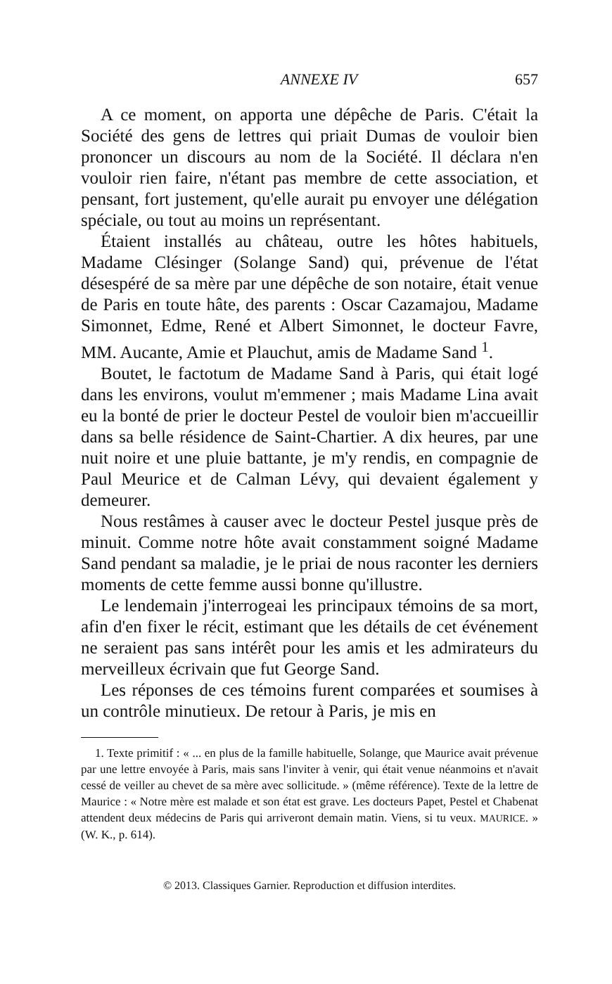ANNEXE IV 657
A ce moment, on apporta une dépêche de Paris. C'était la Société des gens de lettres qui priait Dumas de vouloir bien prononcer un discours au nom de la Société. Il déclara n'en vouloir rien faire, n'étant pas membre de cette association, et pensant, fort justement, qu'elle aurait pu envoyer une délégation spéciale, ou tout au moins un représentant.
Étaient installés au château, outre les hôtes habituels, Madame Clésinger (Solange Sand) qui, prévenue de l'état désespéré de sa mère par une dépêche de son notaire, était venue de Paris en toute hâte, des parents : Oscar Cazamajou, Madame Simonnet, Edme, René et Albert Simonnet, le docteur Favre, MM. Aucante, Amie et Plauchut, amis de Madame Sand <sup>1</sup>.
Boutet, le factotum de Madame Sand à Paris, qui était logé dans les environs, voulut m'emmener ; mais Madame Lina avait eu la bonté de prier le docteur Pestel de vouloir bien m'accueillir dans sa belle résidence de Saint-Chartier. A dix heures, par une nuit noire et une pluie battante, je m'y rendis, en compagnie de Paul Meurice et de Calman Lévy, qui devaient également y demeurer.
Nous restâmes à causer avec le docteur Pestel jusque près de minuit. Comme notre hôte avait constamment soigné Madame Sand pendant sa maladie, je le priai de nous raconter les derniers moments de cette femme aussi bonne qu'illustre.
Le lendemain j'interrogeai les principaux témoins de sa mort, afin d'en fixer le récit, estimant que les détails de cet événement ne seraient pas sans intérêt pour les amis et les admirateurs du merveilleux écrivain que fut George Sand.
Les réponses de ces témoins furent comparées et soumises à un contrôle minutieux. De retour à Paris, je mis en
1. Texte primitif : « ... en plus de la famille habituelle, Solange, que Maurice avait prévenue par une lettre envoyée à Paris, mais sans l'inviter à venir, qui était venue néanmoins et n'avait cessé de veiller au chevet de sa mère avec sollicitude. » (même référence). Texte de la lettre de Maurice : « Notre mère est malade et son état est grave. Les docteurs Papet, Pestel et Chabenat attendent deux médecins de Paris qui arriveront demain matin. Viens, si tu veux. MAURICE. » (W. K., p. 614).
© 2013. Classiques Garnier. Reproduction et diffusion interdites.